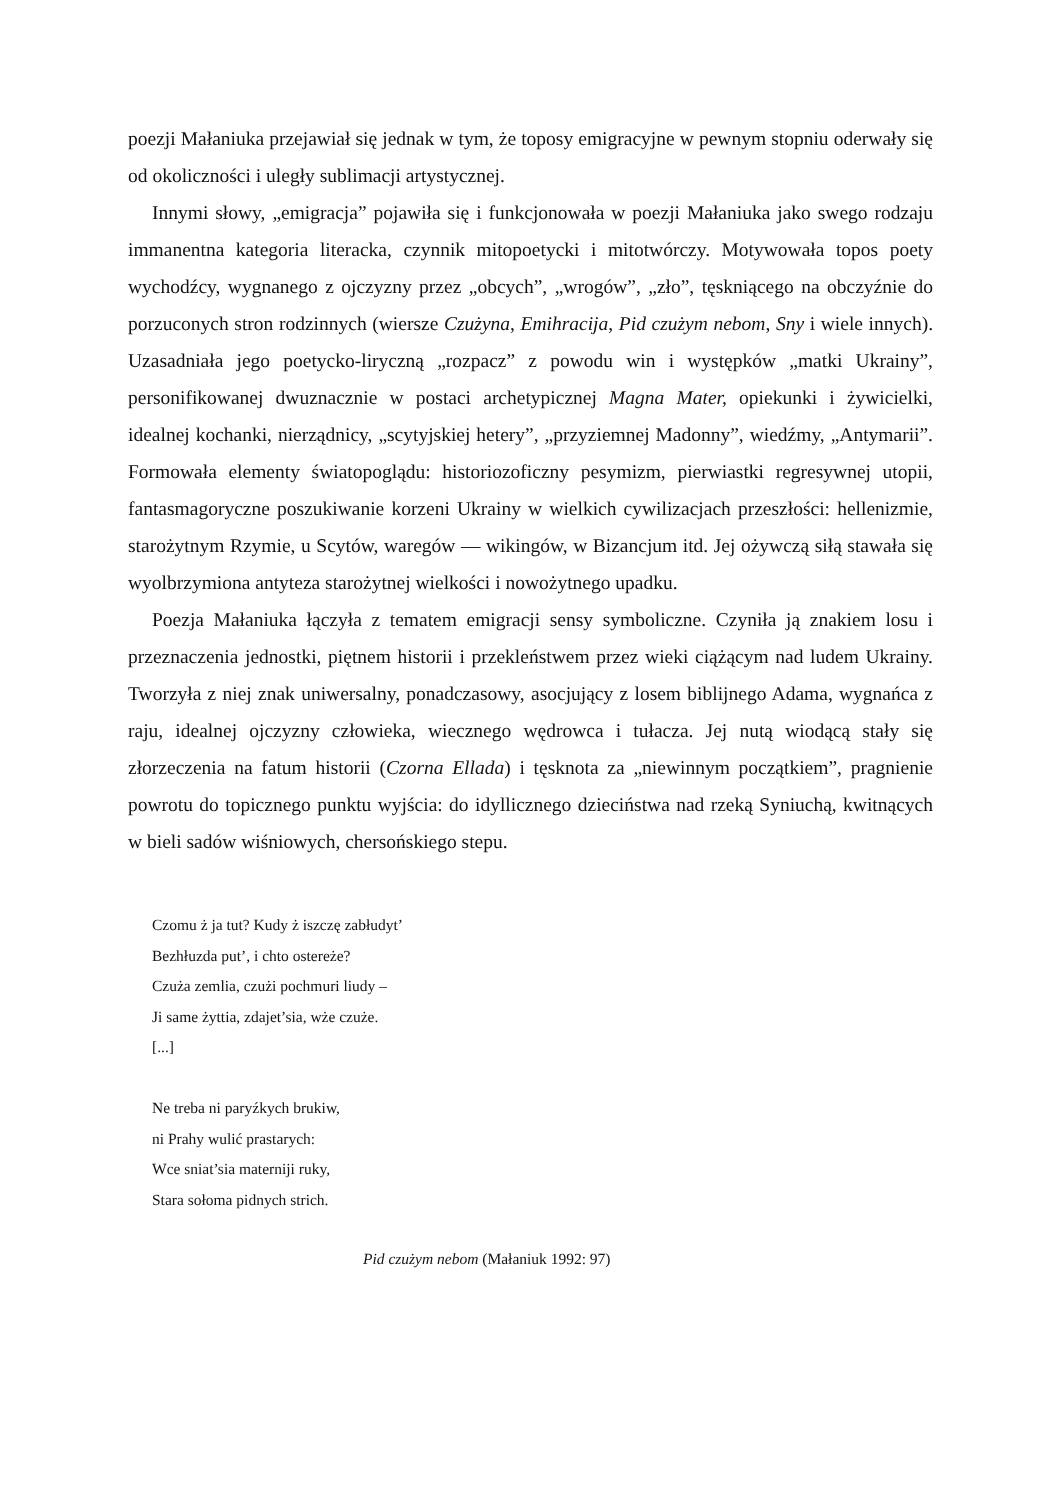poezji Małaniuka przejawiał się jednak w tym, że toposy emigracyjne w pewnym stopniu oderwały się od okoliczności i uległy sublimacji artystycznej.
Innymi słowy, „emigracja” pojawiła się i funkcjonowała w poezji Małaniuka jako swego rodzaju immanentna kategoria literacka, czynnik mitopoetycki i mitotwórczy. Motywowała topos poety wychodźcy, wygnanego z ojczyzny przez „obcych”, „wrogów”, „zło”, tęskniącego na obczyźnie do porzuconych stron rodzinnych (wiersze Czużyna, Emihracija, Pid czużym nebom, Sny i wiele innych). Uzasadniała jego poetycko-liryczną „rozpacz” z powodu win i występków „matki Ukrainy”, personifikowanej dwuznacznie w postaci archetypicznej Magna Mater, opiekunki i żywicielki, idealnej kochanki, nierządnicy, „scytyjskiej hetery”, „przyziemnej Madonny”, wiedźmy, „Antymarii”. Formowała elementy światopoglądu: historiozoficzny pesymizm, pierwiastki regresywnej utopii, fantasmagoryczne poszukiwanie korzeni Ukrainy w wielkich cywilizacjach przeszłości: hellenizmie, starożytnym Rzymie, u Scytów, waregów — wikingów, w Bizancjum itd. Jej ożywczą siłą stawała się wyolbrzymiona antyteza starożytnej wielkości i nowożytnego upadku.
Poezja Małaniuka łączyła z tematem emigracji sensy symboliczne. Czyniła ją znakiem losu i przeznaczenia jednostki, piętnem historii i przekleństwem przez wieki ciążącym nad ludem Ukrainy. Tworzyła z niej znak uniwersalny, ponadczasowy, asocjujący z losem biblijnego Adama, wygnańca z raju, idealnej ojczyzny człowieka, wiecznego wędrowca i tułacza. Jej nutą wiodącą stały się złorzeczenia na fatum historii (Czorna Ellada) i tęsknota za „niewinnym początkiem”, pragnienie powrotu do topicznego punktu wyjścia: do idyllicznego dzieciństwa nad rzeką Syniuchą, kwitnących w bieli sadów wiśniowych, chersońskiego stepu.
Czomu ż ja tut? Kudy ż iszczę zabłudyt’
Bezhłuzda put’, i chto ostereże?
Czuża zemlia, czużi pochmuri liudy –
Ji same żyttia, zdajet’sia, wże czuże.
[...]
Ne treba ni paryźkych brukiw,
ni Prahy wulić prastarych:
Wce sniat’sia materniji ruky,
Stara sołoma pidnych strich.
Pid czużym nebom (Małaniuk 1992: 97)